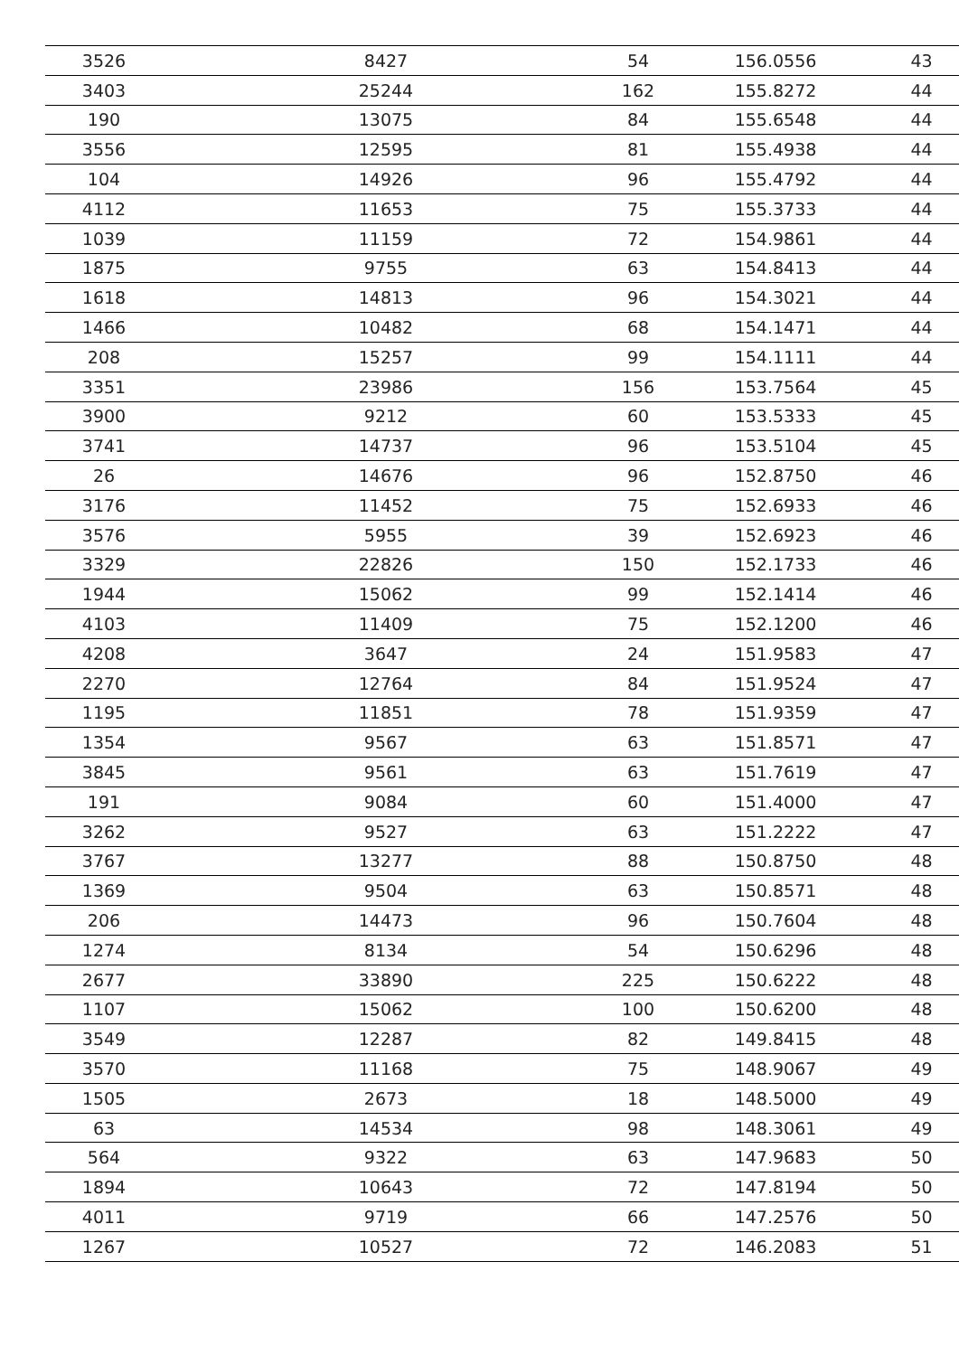| 3526 | 8427 | 54 | 156.0556 | 43 |
| 3403 | 25244 | 162 | 155.8272 | 44 |
| 190 | 13075 | 84 | 155.6548 | 44 |
| 3556 | 12595 | 81 | 155.4938 | 44 |
| 104 | 14926 | 96 | 155.4792 | 44 |
| 4112 | 11653 | 75 | 155.3733 | 44 |
| 1039 | 11159 | 72 | 154.9861 | 44 |
| 1875 | 9755 | 63 | 154.8413 | 44 |
| 1618 | 14813 | 96 | 154.3021 | 44 |
| 1466 | 10482 | 68 | 154.1471 | 44 |
| 208 | 15257 | 99 | 154.1111 | 44 |
| 3351 | 23986 | 156 | 153.7564 | 45 |
| 3900 | 9212 | 60 | 153.5333 | 45 |
| 3741 | 14737 | 96 | 153.5104 | 45 |
| 26 | 14676 | 96 | 152.8750 | 46 |
| 3176 | 11452 | 75 | 152.6933 | 46 |
| 3576 | 5955 | 39 | 152.6923 | 46 |
| 3329 | 22826 | 150 | 152.1733 | 46 |
| 1944 | 15062 | 99 | 152.1414 | 46 |
| 4103 | 11409 | 75 | 152.1200 | 46 |
| 4208 | 3647 | 24 | 151.9583 | 47 |
| 2270 | 12764 | 84 | 151.9524 | 47 |
| 1195 | 11851 | 78 | 151.9359 | 47 |
| 1354 | 9567 | 63 | 151.8571 | 47 |
| 3845 | 9561 | 63 | 151.7619 | 47 |
| 191 | 9084 | 60 | 151.4000 | 47 |
| 3262 | 9527 | 63 | 151.2222 | 47 |
| 3767 | 13277 | 88 | 150.8750 | 48 |
| 1369 | 9504 | 63 | 150.8571 | 48 |
| 206 | 14473 | 96 | 150.7604 | 48 |
| 1274 | 8134 | 54 | 150.6296 | 48 |
| 2677 | 33890 | 225 | 150.6222 | 48 |
| 1107 | 15062 | 100 | 150.6200 | 48 |
| 3549 | 12287 | 82 | 149.8415 | 48 |
| 3570 | 11168 | 75 | 148.9067 | 49 |
| 1505 | 2673 | 18 | 148.5000 | 49 |
| 63 | 14534 | 98 | 148.3061 | 49 |
| 564 | 9322 | 63 | 147.9683 | 50 |
| 1894 | 10643 | 72 | 147.8194 | 50 |
| 4011 | 9719 | 66 | 147.2576 | 50 |
| 1267 | 10527 | 72 | 146.2083 | 51 |